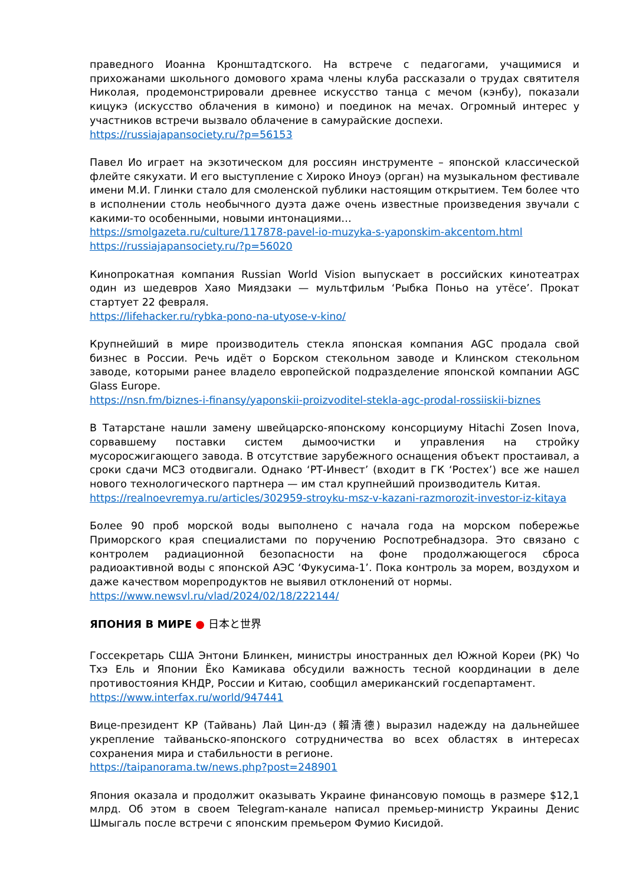праведного Иоанна Кронштадтского. На встрече с педагогами, учащимися и прихожанами школьного домового храма члены клуба рассказали о трудах святителя Николая, продемонстрировали древнее искусство танца с мечом (кэнбу), показали кицукэ (искусство облачения в кимоно) и поединок на мечах. Огромный интерес у участников встречи вызвало облачение в самурайские доспехи.
https://russiajapansociety.ru/?p=56153
Павел Ио играет на экзотическом для россиян инструменте – японской классической флейте сякухати. И его выступление с Хироко Иноуэ (орган) на музыкальном фестивале имени М.И. Глинки стало для смоленской публики настоящим открытием. Тем более что в исполнении столь необычного дуэта даже очень известные произведения звучали с какими-то особенными, новыми интонациями…
https://smolgazeta.ru/culture/117878-pavel-io-muzyka-s-yaponskim-akcentom.html
https://russiajapansociety.ru/?p=56020
Кинопрокатная компания Russian World Vision выпускает в российских кинотеатрах один из шедевров Хаяо Миядзаки — мультфильм ‘Рыбка Поньо на утёсе’. Прокат стартует 22 февраля.
https://lifehacker.ru/rybka-pono-na-utyose-v-kino/
Крупнейший в мире производитель стекла японская компания AGC продала свой бизнес в России. Речь идёт о Борском стекольном заводе и Клинском стекольном заводе, которыми ранее владело европейской подразделение японской компании AGC Glass Europe.
https://nsn.fm/biznes-i-finansy/yaponskii-proizvoditel-stekla-agc-prodal-rossiiskii-biznes
В Татарстане нашли замену швейцарско-японскому консорциуму Hitachi Zosen Inova, сорвавшему поставки систем дымоочистки и управления на стройку мусоросжигающего завода. В отсутствие зарубежного оснащения объект простаивал, а сроки сдачи МСЗ отодвигали. Однако ‘РТ-Инвест’ (входит в ГК ‘Ростех’) все же нашел нового технологического партнера — им стал крупнейший производитель Китая.
https://realnoevremya.ru/articles/302959-stroyku-msz-v-kazani-razmorozit-investor-iz-kitaya
Более 90 проб морской воды выполнено с начала года на морском побережье Приморского края специалистами по поручению Роспотребнадзора. Это связано с контролем радиационной безопасности на фоне продолжающегося сброса радиоактивной воды с японской АЭС ‘Фукусима-1’. Пока контроль за морем, воздухом и даже качеством морепродуктов не выявил отклонений от нормы.
https://www.newsvl.ru/vlad/2024/02/18/222144/
ЯПОНИЯ В МИРЕ ● 日本と世界
Госсекретарь США Энтони Блинкен, министры иностранных дел Южной Кореи (РК) Чо Тхэ Ель и Японии Ёко Камикава обсудили важность тесной координации в деле противостояния КНДР, России и Китаю, сообщил американский госдепартамент.
https://www.interfax.ru/world/947441
Вице-президент КР (Тайвань) Лай Цин-дэ (賴清德) выразил надежду на дальнейшее укрепление тайваньско-японского сотрудничества во всех областях в интересах сохранения мира и стабильности в регионе.
https://taipanorama.tw/news.php?post=248901
Япония оказала и продолжит оказывать Украине финансовую помощь в размере $12,1 млрд. Об этом в своем Telegram-канале написал премьер-министр Украины Денис Шмыгаль после встречи с японским премьером Фумио Кисидой.